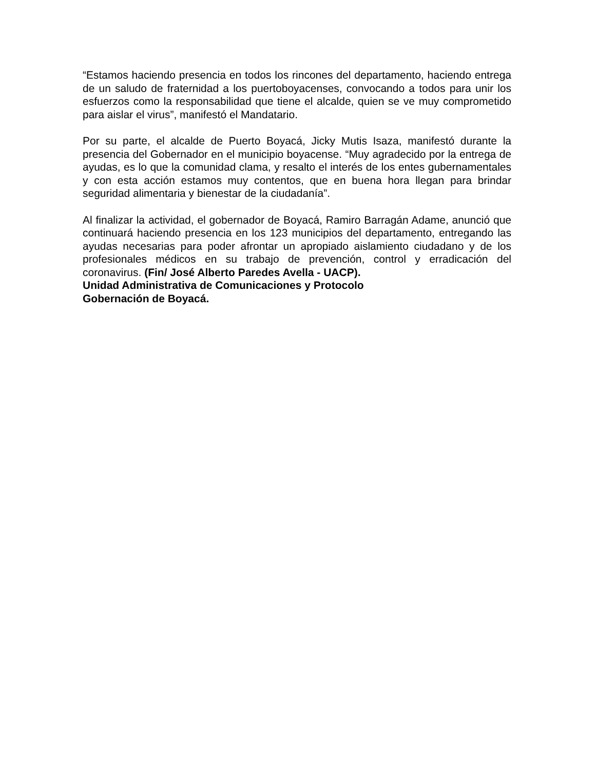“Estamos haciendo presencia en todos los rincones del departamento, haciendo entrega de un saludo de fraternidad a los puertoboyacenses, convocando a todos para unir los esfuerzos como la responsabilidad que tiene el alcalde, quien se ve muy comprometido para aislar el virus”, manifestó el Mandatario.
Por su parte, el alcalde de Puerto Boyacá, Jicky Mutis Isaza, manifestó durante la presencia del Gobernador en el municipio boyacense. “Muy agradecido por la entrega de ayudas, es lo que la comunidad clama, y resalto el interés de los entes gubernamentales y con esta acción estamos muy contentos, que en buena hora llegan para brindar seguridad alimentaria y bienestar de la ciudadanía”.
Al finalizar la actividad, el gobernador de Boyacá, Ramiro Barragán Adame, anunció que continuará haciendo presencia en los 123 municipios del departamento, entregando las ayudas necesarias para poder afrontar un apropiado aislamiento ciudadano y de los profesionales médicos en su trabajo de prevención, control y erradicación del coronavirus. (Fin/ José Alberto Paredes Avella - UACP).
Unidad Administrativa de Comunicaciones y Protocolo
Gobernación de Boyacá.